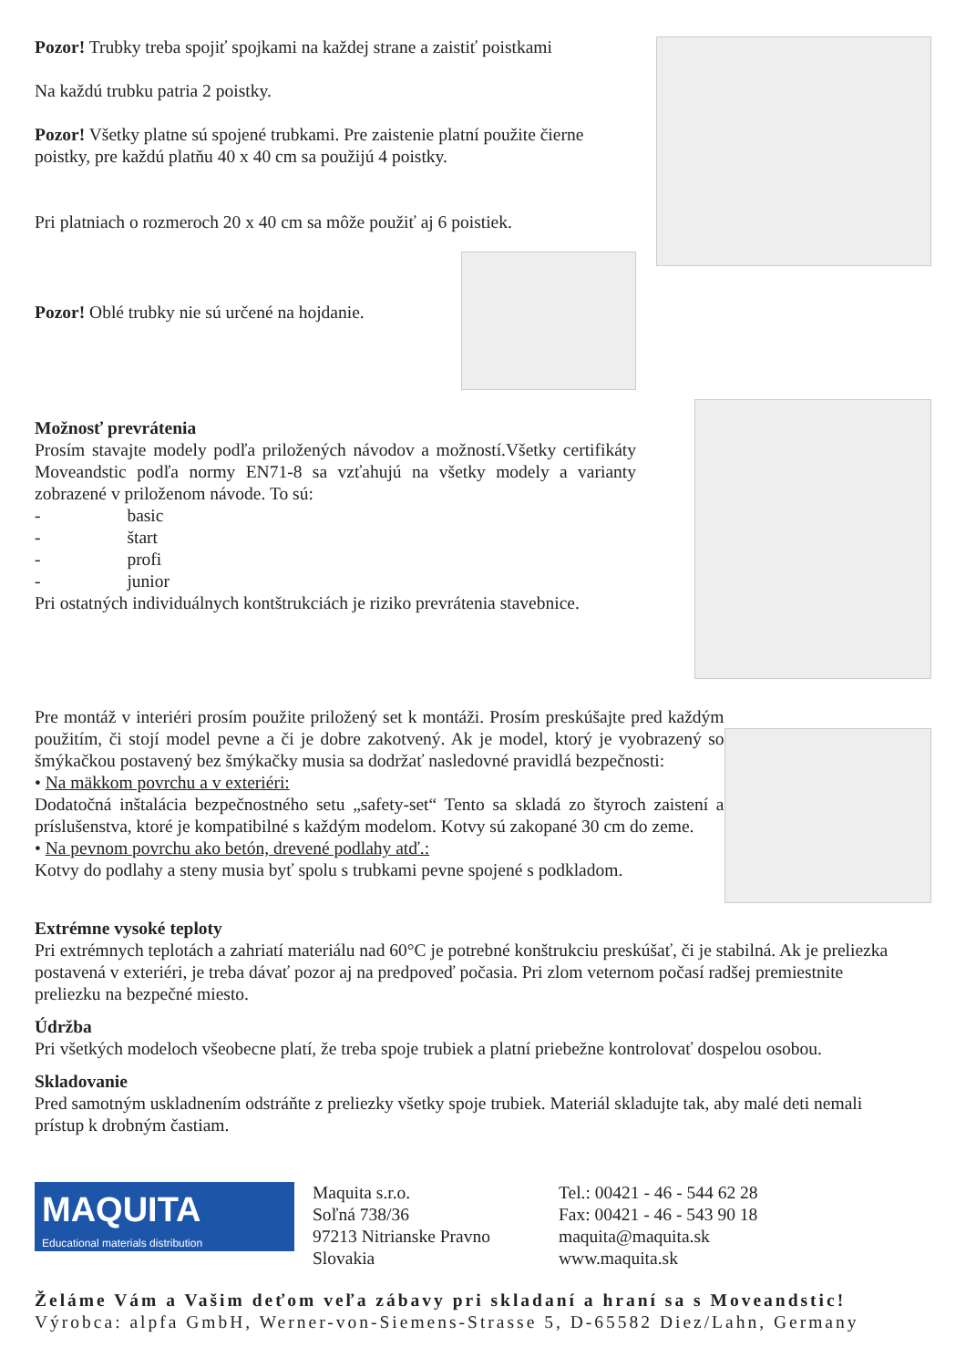Pozor! Trubky treba spojiť spojkami na každej strane a zaistiť poistkami
Na každú trubku patria 2 poistky.
Pozor! Všetky platne sú spojené trubkami. Pre zaistenie platní použite čierne poistky, pre každú platňu 40 x 40 cm sa použijú 4 poistky.
Pri platniach o rozmeroch 20 x 40 cm sa môže použiť aj 6 poistiek.
Pozor! Oblé trubky nie sú určené na hojdanie.
Možnosť prevrátenia
Prosím stavajte modely podľa priložených návodov a možností.Všetky certifikáty Moveandstic podľa normy EN71-8 sa vzťahujú na všetky modely a varianty zobrazené v priloženom návode. To sú:
- basic
- štart
- profi
- junior
Pri ostatných individuálnych kontštrukciách je riziko prevrátenia stavebnice.
Pre montáž v interiéri prosím použite priložený set k montáži. Prosím preskúšajte pred každým použitím, či stojí model pevne a či je dobre zakotvený. Ak je model, ktorý je vyobrazený so šmýkačkou postavený bez šmýkačky musia sa dodržať nasledovné pravidlá bezpečnosti:
• Na mäkkom povrchu a v exteriéri:
Dodatočná inštalácia bezpečnostného setu „safety-set“ Tento sa skladá zo štyroch zaistení a príslušenstva, ktoré je kompatibilné s každým modelom. Kotvy sú zakopané 30 cm do zeme.
• Na pevnom povrchu ako betón, drevené podlahy atď.:
Kotvy do podlahy a steny musia byť spolu s trubkami pevne spojené s podkladom.
Extrémne vysoké teploty
Pri extrémnych teplotách a zahriatí materiálu nad 60°C je potrebné konštrukciu preskúšať, či je stabilná. Ak je preliezka postavená v exteriéri, je treba dávať pozor aj na predpoveď počasia. Pri zlom veternom počasí radšej premiestnite preliezku na bezpečné miesto.
Údržba
Pri všetkých modeloch všeobecne platí, že treba spoje trubiek a platní priebežne kontrolovať dospelou osobou.
Skladovanie
Pred samotným uskladnením odstráňte z preliezky všetky spoje trubiek. Materiál skladujte tak, aby malé deti nemali prístup k drobným častiam.
MAQUITA
Educational materials distribution
Maquita s.r.o.
Soľná 738/36
97213 Nitrianske Pravno
Slovakia
Tel.: 00421 - 46 - 544 62 28
Fax: 00421 - 46 - 543 90 18
maquita@maquita.sk
www.maquita.sk
Želáme Vám a Vašim deťom veľa zábavy pri skladaní a hraní sa s Moveandstic!
Výrobca: alpfa GmbH, Werner-von-Siemens-Strasse 5, D-65582 Diez/Lahn, Germany